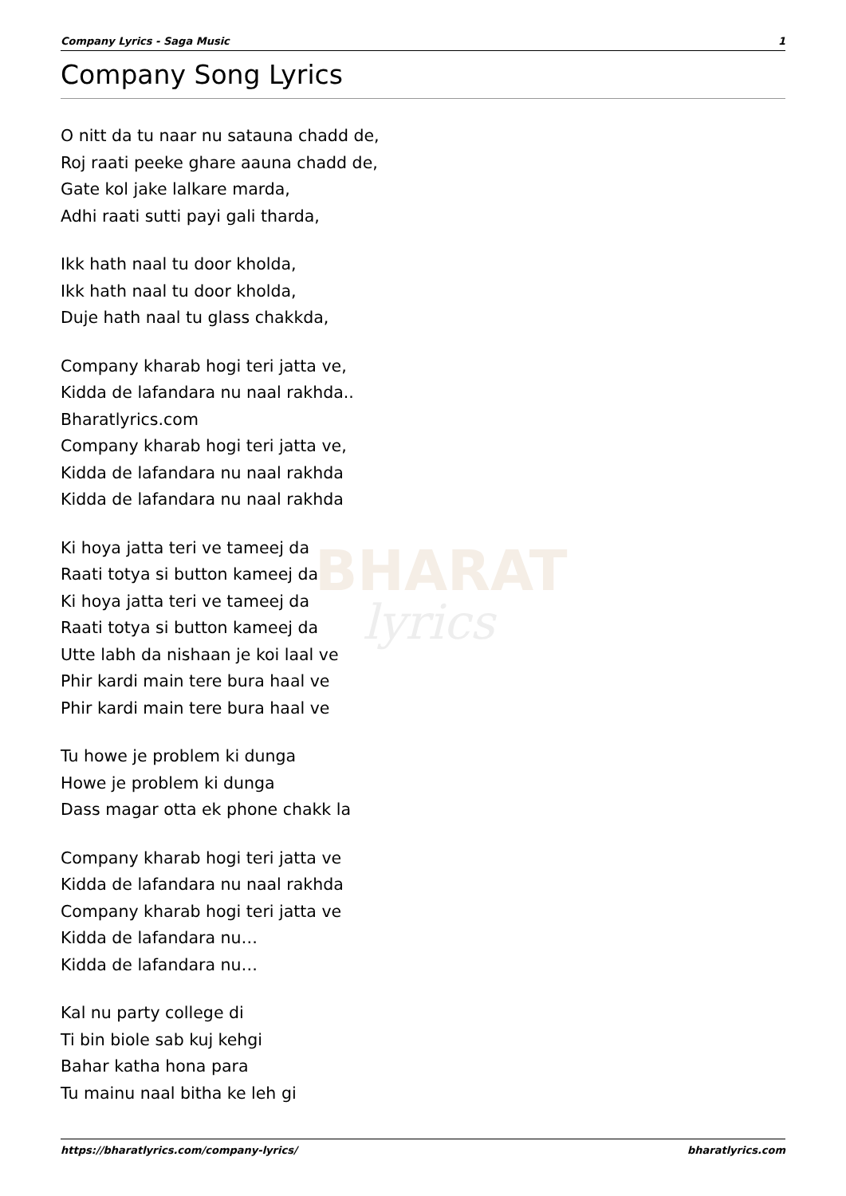BHARAT
lyrics
Company Lyrics - Saga Music 1
Company Song Lyrics
O nitt da tu naar nu satauna chadd de,
Roj raati peeke ghare aauna chadd de,
Gate kol jake lalkare marda,
Adhi raati sutti payi gali tharda,
Ikk hath naal tu door kholda,
Ikk hath naal tu door kholda,
Duje hath naal tu glass chakkda,
Company kharab hogi teri jatta ve,
Kidda de lafandara nu naal rakhda..
Bharatlyrics.com
Company kharab hogi teri jatta ve,
Kidda de lafandara nu naal rakhda
Kidda de lafandara nu naal rakhda
Ki hoya jatta teri ve tameej da
Raati totya si button kameej da
Ki hoya jatta teri ve tameej da
Raati totya si button kameej da
Utte labh da nishaan je koi laal ve
Phir kardi main tere bura haal ve
Phir kardi main tere bura haal ve
Tu howe je problem ki dunga
Howe je problem ki dunga
Dass magar otta ek phone chakk la
Company kharab hogi teri jatta ve
Kidda de lafandara nu naal rakhda
Company kharab hogi teri jatta ve
Kidda de lafandara nu…
Kidda de lafandara nu…
Kal nu party college di
Ti bin biole sab kuj kehgi
Bahar katha hona para
Tu mainu naal bitha ke leh gi
https://bharatlyrics.com/company-lyrics/ bharatlyrics.com